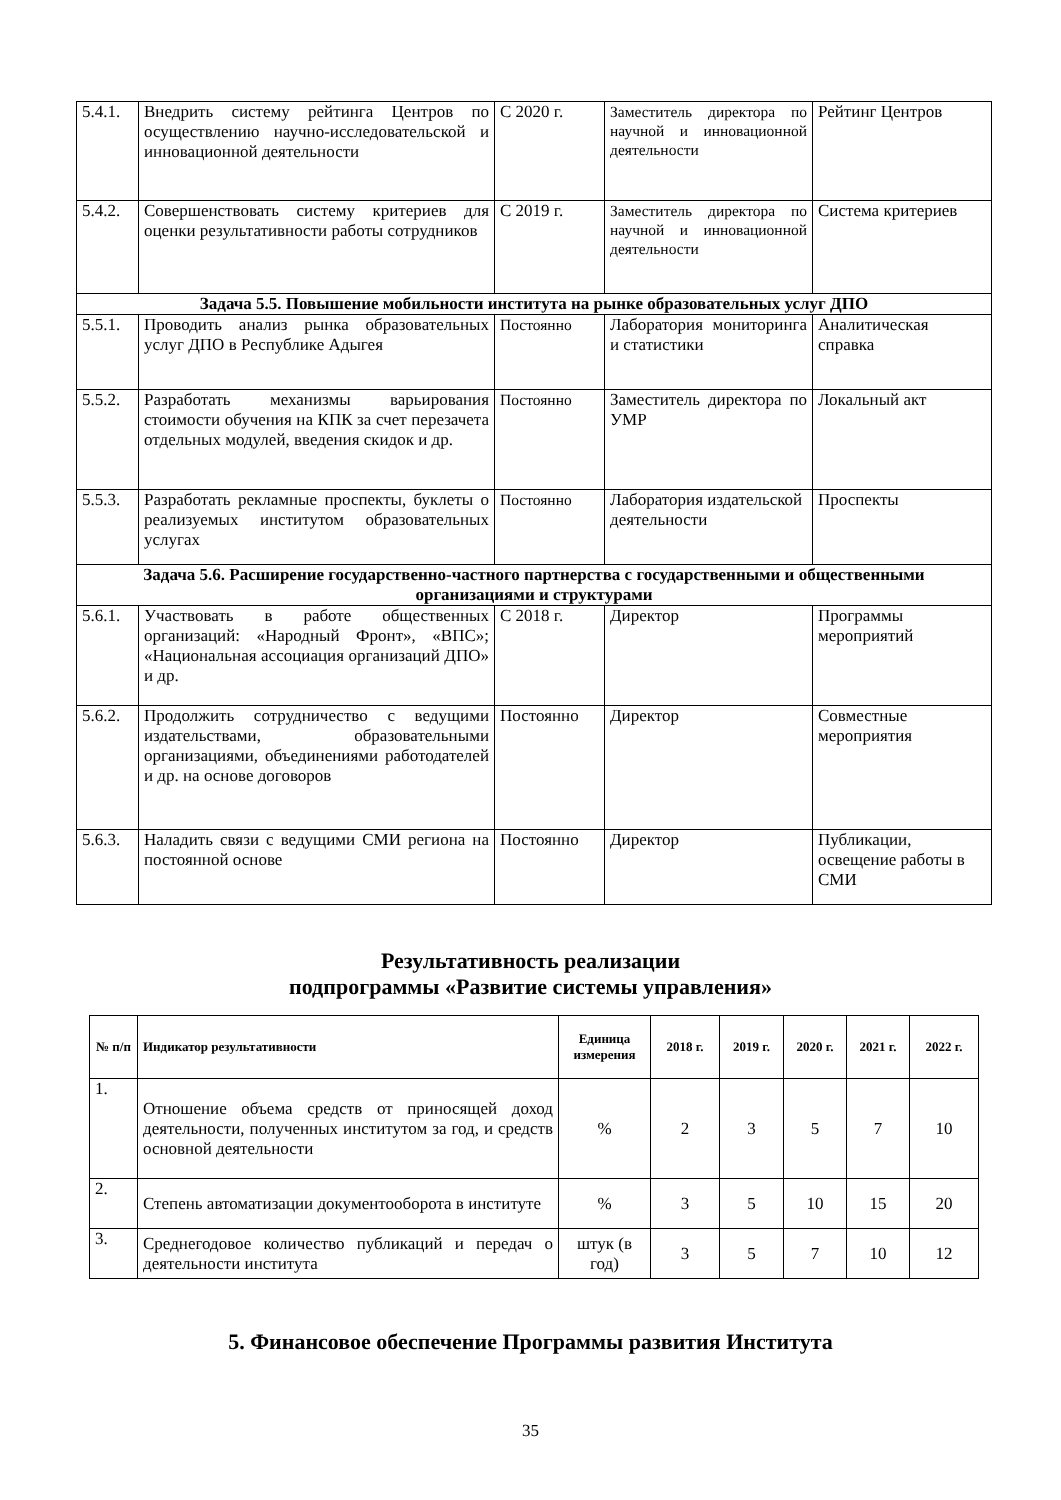| 5.4.1. | Внедрить систему рейтинга Центров по осуществлению научно-исследовательской и инновационной деятельности | С 2020 г. | Заместитель директора по научной и инновационной деятельности | Рейтинг Центров |
| 5.4.2. | Совершенствовать систему критериев для оценки результативности работы сотрудников | С 2019 г. | Заместитель директора по научной и инновационной деятельности | Система критериев |
| Задача 5.5. Повышение мобильности института на рынке образовательных услуг ДПО | | | | |
| 5.5.1. | Проводить анализ рынка образовательных услуг ДПО в Республике Адыгея | Постоянно | Лаборатория мониторинга и статистики | Аналитическая справка |
| 5.5.2. | Разработать механизмы варьирования стоимости обучения на КПК за счет перезачета отдельных модулей, введения скидок и др. | Постоянно | Заместитель директора по УМР | Локальный акт |
| 5.5.3. | Разработать рекламные проспекты, буклеты о реализуемых институтом образовательных услугах | Постоянно | Лаборатория издательской деятельности | Проспекты |
| Задача 5.6. Расширение государственно-частного партнерства с государственными и общественными организациями и структурами | | | | |
| 5.6.1. | Участвовать в работе общественных организаций: «Народный Фронт», «ВПС»; «Национальная ассоциация организаций ДПО» и др. | С 2018 г. | Директор | Программы мероприятий |
| 5.6.2. | Продолжить сотрудничество с ведущими издательствами, образовательными организациями, объединениями работодателей и др. на основе договоров | Постоянно | Директор | Совместные мероприятия |
| 5.6.3. | Наладить связи с ведущими СМИ региона на постоянной основе | Постоянно | Директор | Публикации, освещение работы в СМИ |
Результативность реализации
подпрограммы «Развитие системы управления»
| № п/п | Индикатор результативности | Единица измерения | 2018 г. | 2019 г. | 2020 г. | 2021 г. | 2022 г. |
| --- | --- | --- | --- | --- | --- | --- | --- |
| 1. | Отношение объема средств от приносящей доход деятельности, полученных институтом за год, и средств основной деятельности | % | 2 | 3 | 5 | 7 | 10 |
| 2. | Степень автоматизации документооборота в институте | % | 3 | 5 | 10 | 15 | 20 |
| 3. | Среднегодовое количество публикаций и передач о деятельности института | штук (в год) | 3 | 5 | 7 | 10 | 12 |
5. Финансовое обеспечение Программы развития Института
35